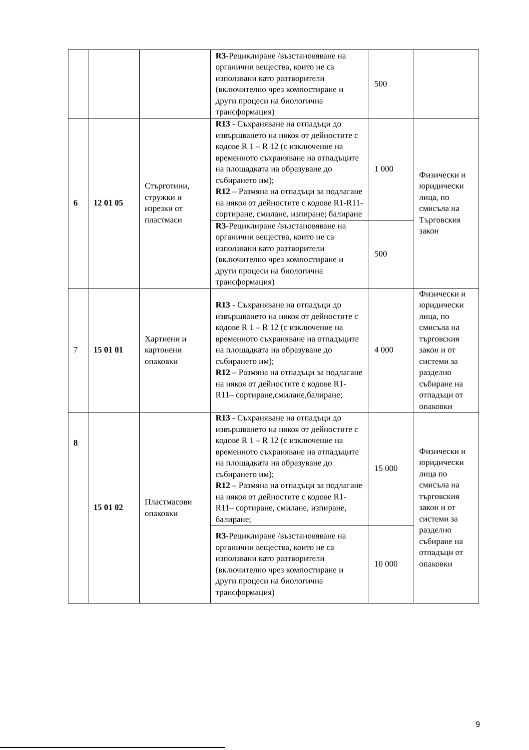| | | | R3 -Рециклиране /възстановяване на органични вещества, които не са използвани като разтворители (включително чрез компостиране и други процеси на биологична трансформация) | 500 | |
| 6 | 12 01 05 | Стърготини, стружки и изрезки от пластмаси | R13 - Съхраняване на отпадъци до извършването на някоя от дейностите с кодове R 1 – R 12 (с изключение на временното съхраняване на отпадъците на площадката на образуване до събирането им); R12 – Размяна на отпадъци за подлагане на някоя от дейностите с кодове R1-R11- сортиране, смилане, изпиране; балиране | 1 000 | Физически и юридически лица, по смисъла на Търговския закон |
| | | | R3 -Рециклиране /възстановяване на органични вещества, които не са използвани като разтворители (включително чрез компостиране и други процеси на биологична трансформация) | 500 | |
| 7 | 15 01 01 | Хартиени и картонени опаковки | R13 - Съхраняване на отпадъци до извършването на някоя от дейностите с кодове R 1 – R 12 (с изключение на временното съхраняване на отпадъците на площадката на образуване до събирането им); R12 – Размяна на отпадъци за подлагане на някоя от дейностите с кодове R1-R11– сортиране,смилане,балиране; | 4 000 | Физически и юридически лица, по смисъла на търговския закон и от системи за разделно събиране на отпадъци от опаковки |
| 8 | 15 01 02 | Пластмасови опаковки | R13 - Съхраняване на отпадъци до извършването на някоя от дейностите с кодове R 1 – R 12 (с изключение на временното съхраняване на отпадъците на площадката на образуване до събирането им); R12 – Размяна на отпадъци за подлагане на някоя от дейностите с кодове R1-R11– сортиране, смилане, изпиране, балиране; | 15 000 | Физически и юридически лица по смисъла на търговския закон и от системи за разделно събиране на отпадъци от опаковки |
| | | | R3 -Рециклиране /възстановяване на органични вещества, които не са използвани като разтворители (включително чрез компостиране и други процеси на биологична трансформация) | 10 000 | |
9